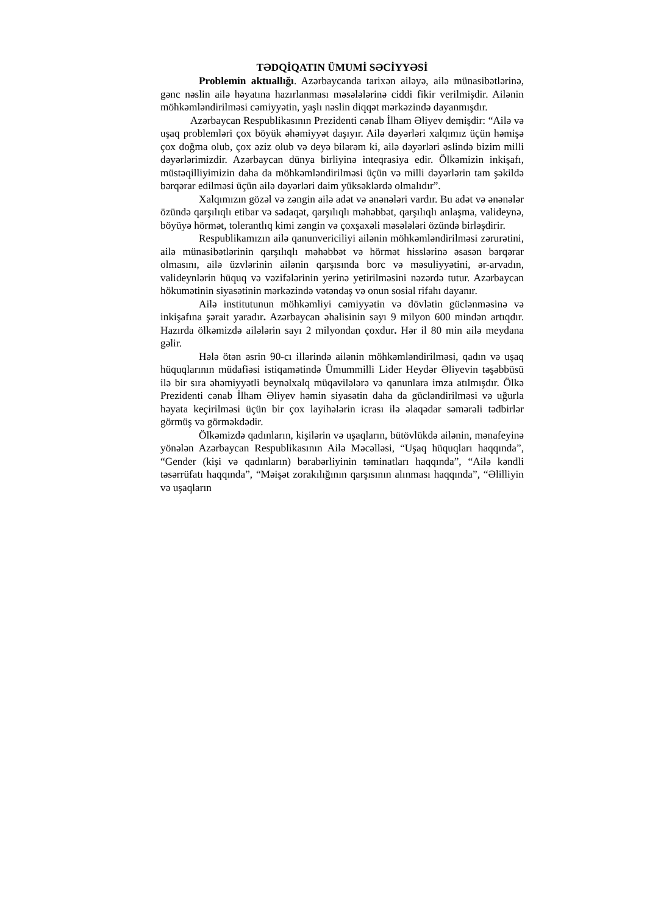TƏDQİQATIN ÜMUMİ SƏCİYYƏSİ
Problemin aktuallığı. Azərbaycanda tarixən ailəyə, ailə münasibətlərinə, gənc nəslin ailə həyatına hazırlanması məsələlərinə ciddi fikir verilmişdir. Ailənin möhkəmləndirilməsi cəmiyyətin, yaşlı nəslin diqqət mərkəzində dayanmışdır.
Azərbaycan Respublikasının Prezidenti cənab İlham Əliyev demişdir: “Ailə və uşaq problemləri çox böyük əhəmiyyət daşıyır. Ailə dəyərləri xalqımız üçün həmişə çox doğma olub, çox əziz olub və deyə bilərəm ki, ailə dəyərləri əslində bizim milli dəyərlərimizdir. Azərbaycan dünya birliyinə inteqrasiya edir. Ölkəmizin inkişafı, müstəqilliyimizin daha da möhkəmləndirilməsi üçün və milli dəyərlərin tam şəkildə bərqərar edilməsi üçün ailə dəyərləri daim yüksəklərdə olmalıdır”.
Xalqımızın gözəl və zəngin ailə adət və ənənələri vardır. Bu adət və ənənələr özündə qarşılıqlı etibar və sədaqət, qarşılıqlı məhəbbət, qarşılıqlı anlaşma, valideynə, böyüyə hörmət, tolerantlıq kimi zəngin və çoxşaxəli məsələləri özündə birləşdirir.
Respublikamızın ailə qanunvericiliyi ailənin möhkəmləndirilməsi zərurətini, ailə münasibətlərinin qarşılıqlı məhəbbət və hörmət hisslərinə əsasən bərqərar olmasını, ailə üzvlərinin ailənin qarşısında borc və məsuliyyətini, ər-arvadın, valideynlərin hüquq və vəzifələrinin yerinə yetirilməsini nəzərdə tutur. Azərbaycan hökumətinin siyasətinin mərkəzində vətəndaş və onun sosial rifahı dayanır.
Ailə institutunun möhkəmliyi cəmiyyətin və dövlətin güclən­məsinə və inkişafına şərait yaradır. Azərbaycan əhalisinin sayı 9 milyon 600 mindən artıqdır. Hazırda ölkəmizdə ailələrin sayı 2 milyondan çoxdur. Hər il 80 min ailə meydana gəlir.
Hələ ötən əsrin 90-cı illərində ailənin möhkəmləndirilməsi, qadın və uşaq hüquqlarının müdafiəsi istiqamətində Ümummilli Lider Heydər Əliyevin təşəbbüsü ilə bir sıra əhəmiyyətli beynəlxalq müqavilələrə və qanunlara imza atılmışdır. Ölkə Prezidenti cənab İlham Əliyev həmin siyasətin daha da gücləndirilməsi və uğurla həyata keçirilməsi üçün bir çox layihələrin icrası ilə əlaqədar səmərəli tədbirlər görmüş və görməkdədir.
Ölkəmizdə qadınların, kişilərin və uşaqların, bütövlükdə ailənin, mənafeyinə yönələn Azərbaycan Respublikasının Ailə Məcəlləsi, “Uşaq hüquqları haqqında”, “Gender (kişi və qadınların) bərabərliyinin təminatları haqqında”, “Ailə kəndli təsərrüfatı haqqında”, “Məişət zorakılığının qarşısının alınması haqqında”, “Əlilliyin və uşaqların